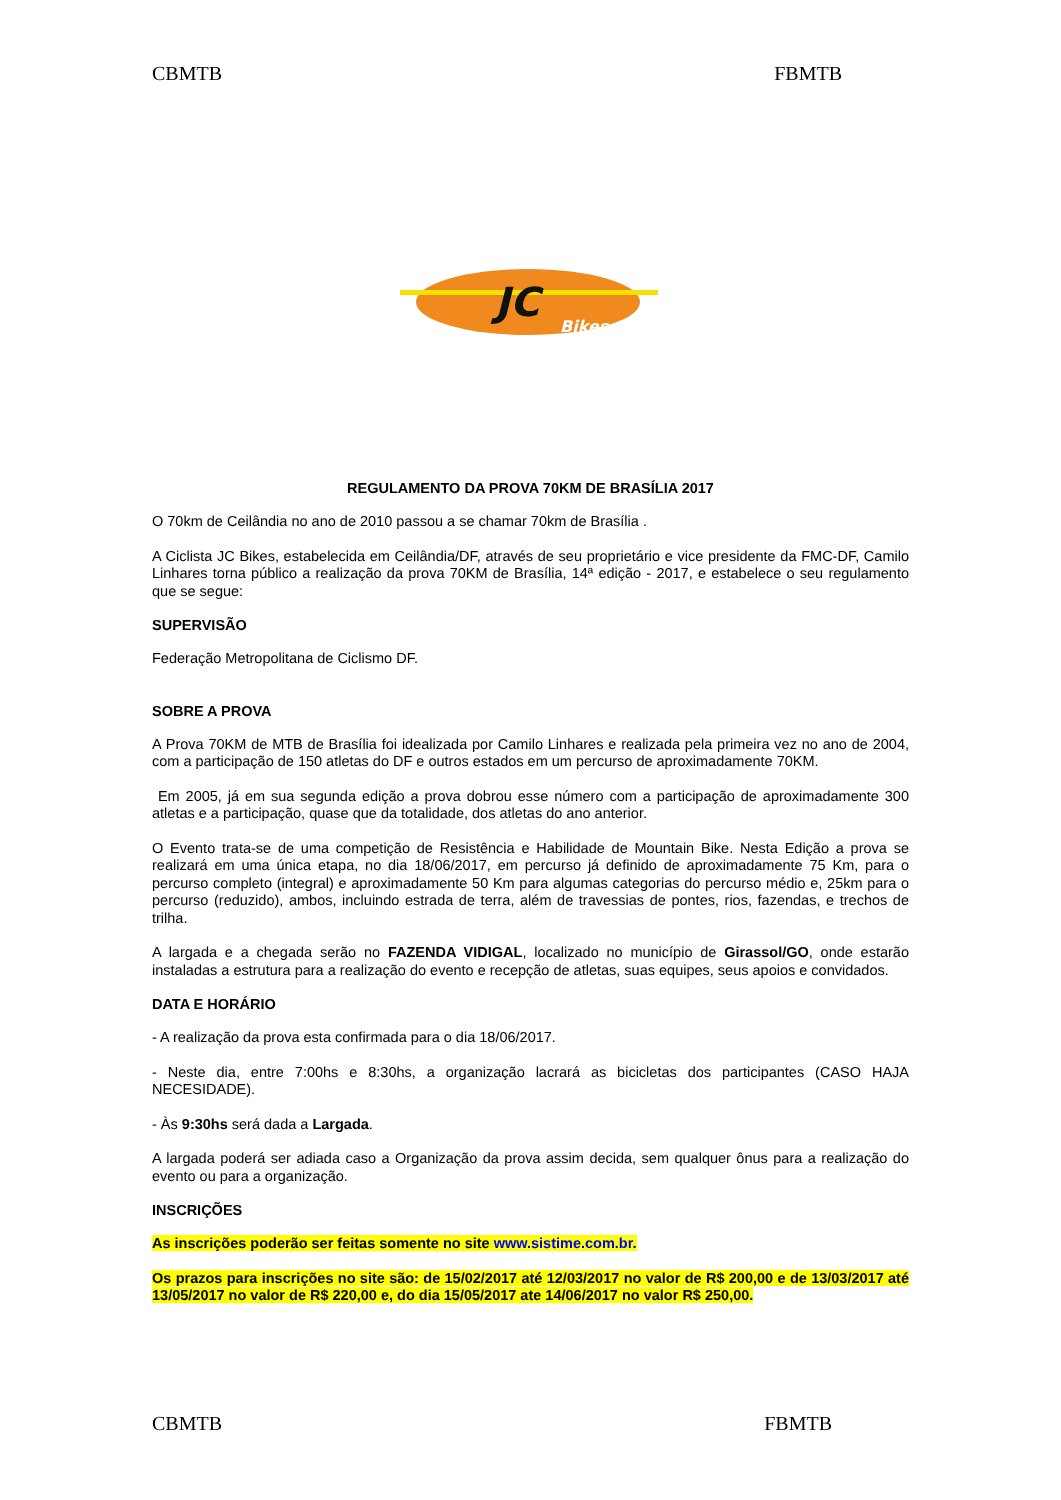CBMTB FBMTB
JC
Bikes
REGULAMENTO DA PROVA 70KM DE BRASÍLIA 2017
O 70km de Ceilândia no ano de 2010 passou a se chamar 70km de Brasília .
A Ciclista JC Bikes, estabelecida em Ceilândia/DF, através de seu proprietário e vice presidente da FMC-DF, Camilo Linhares torna público a realização da prova 70KM de Brasília, 14ª edição - 2017, e estabelece o seu regulamento que se segue:
SUPERVISÃO
Federação Metropolitana de Ciclismo DF.
SOBRE A PROVA
A Prova 70KM de MTB de Brasília foi idealizada por Camilo Linhares e realizada pela primeira vez no ano de 2004, com a participação de 150 atletas do DF e outros estados em um percurso de aproximadamente 70KM.
Em 2005, já em sua segunda edição a prova dobrou esse número com a participação de aproximadamente 300 atletas e a participação, quase que da totalidade, dos atletas do ano anterior.
O Evento trata-se de uma competição de Resistência e Habilidade de Mountain Bike. Nesta Edição a prova se realizará em uma única etapa, no dia 18/06/2017, em percurso já definido de aproximadamente 75 Km, para o percurso completo (integral) e aproximadamente 50 Km para algumas categorias do percurso médio e, 25km para o percurso (reduzido), ambos, incluindo estrada de terra, além de travessias de pontes, rios, fazendas, e trechos de trilha.
A largada e a chegada serão no FAZENDA VIDIGAL, localizado no município de Girassol/GO, onde estarão instaladas a estrutura para a realização do evento e recepção de atletas, suas equipes, seus apoios e convidados.
DATA E HORÁRIO
- A realização da prova esta confirmada para o dia 18/06/2017.
- Neste dia, entre 7:00hs e 8:30hs, a organização lacrará as bicicletas dos participantes (CASO HAJA NECESIDADE).
- Às 9:30hs será dada a Largada.
A largada poderá ser adiada caso a Organização da prova assim decida, sem qualquer ônus para a realização do evento ou para a organização.
INSCRIÇÕES
As inscrições poderão ser feitas somente no site www.sistime.com.br.
Os prazos para inscrições no site são: de 15/02/2017 até 12/03/2017 no valor de R$ 200,00 e de 13/03/2017 até 13/05/2017 no valor de R$ 220,00 e, do dia 15/05/2017 ate 14/06/2017 no valor R$ 250,00.
CBMTB FBMTB